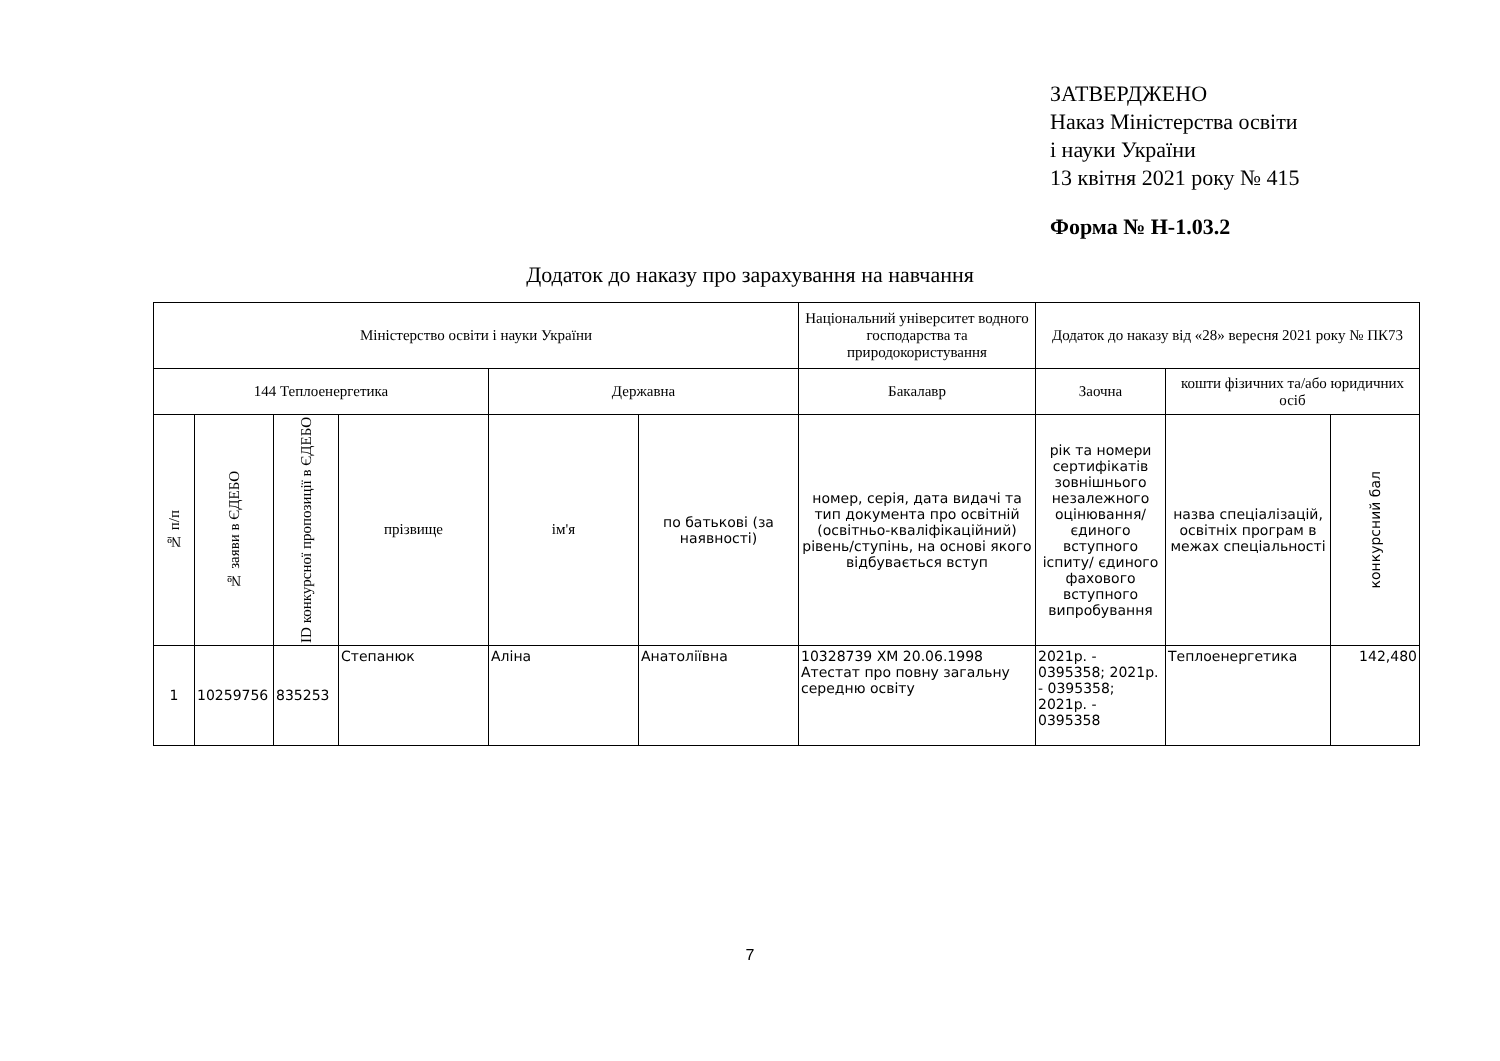ЗАТВЕРДЖЕНО
Наказ Міністерства освіти
і науки України
13 квітня 2021 року № 415
Форма № Н-1.03.2
Додаток до наказу про зарахування на навчання
| Міністерство освіти і науки України | | | | | | Національний університет водного господарства та природокористування | Додаток до наказу від «28» вересня 2021 року № ПК73 | | |
| 144 Теплоенергетика | | | | Державна | | Бакалавр | Заочна | кошти фізичних та/або юридичних осіб | |
| № п/п | № заяви в ЄДЕБО | ID конкурсної пропозиції в ЄДЕБО | прізвище | ім'я | по батькові (за наявності) | номер, серія, дата видачі та тип документа про освітній (освітньо-кваліфікаційний) рівень/ступінь, на основі якого відбувається вступ | рік та номери сертифікатів зовнішнього незалежного оцінювання/ єдиного вступного іспиту/ єдиного фахового вступного випробування | назва спеціалізацій, освітніх програм в межах спеціальності | конкурсний бал |
| 1 | 10259756 | 835253 | Степанюк | Аліна | Анатоліївна | 10328739 ХМ 20.06.1998 Атестат про повну загальну середню освіту | 2021р. - 0395358; 2021р. - 0395358; 2021р. - 0395358 | Теплоенергетика | 142,480 |
7